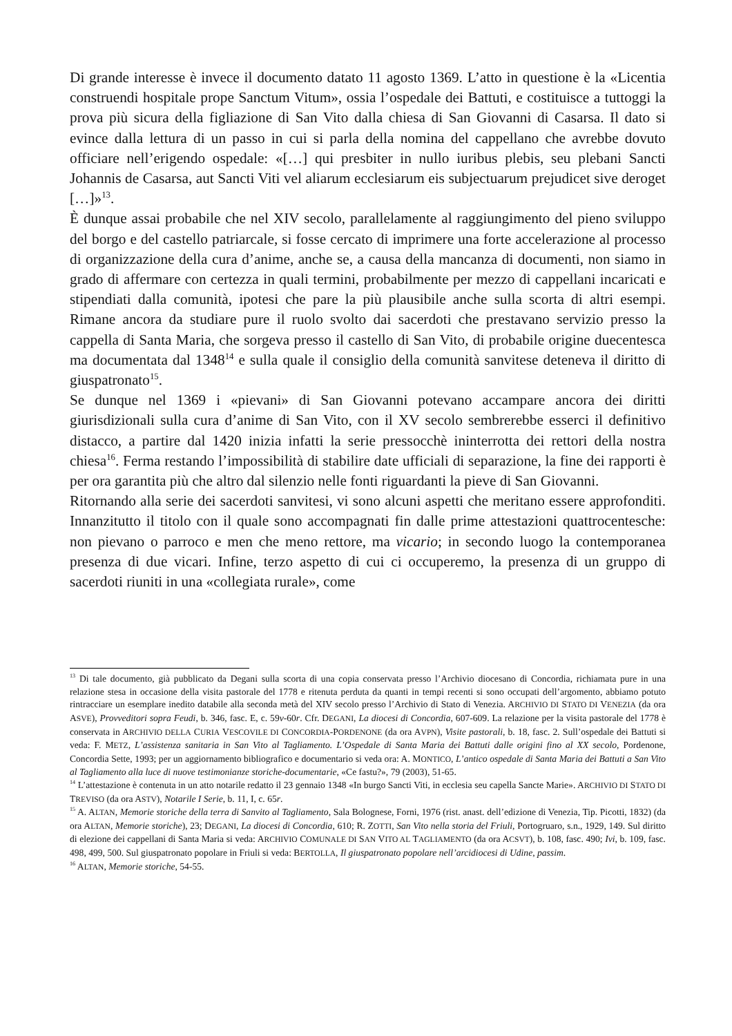Di grande interesse è invece il documento datato 11 agosto 1369. L’atto in questione è la «Licentia construendi hospitale prope Sanctum Vitum», ossia l’ospedale dei Battuti, e costituisce a tuttoggi la prova più sicura della figliazione di San Vito dalla chiesa di San Giovanni di Casarsa. Il dato si evince dalla lettura di un passo in cui si parla della nomina del cappellano che avrebbe dovuto officiare nell’erigendo ospedale: «[…] qui presbiter in nullo iuribus plebis, seu plebani Sancti Johannis de Casarsa, aut Sancti Viti vel aliarum ecclesiarum eis subjectuarum prejudicet sive deroget […]»<sup>13</sup>.
È dunque assai probabile che nel XIV secolo, parallelamente al raggiungimento del pieno sviluppo del borgo e del castello patriarcale, si fosse cercato di imprimere una forte accelerazione al processo di organizzazione della cura d’anime, anche se, a causa della mancanza di documenti, non siamo in grado di affermare con certezza in quali termini, probabilmente per mezzo di cappellani incaricati e stipendiati dalla comunità, ipotesi che pare la più plausibile anche sulla scorta di altri esempi. Rimane ancora da studiare pure il ruolo svolto dai sacerdoti che prestavano servizio presso la cappella di Santa Maria, che sorgeva presso il castello di San Vito, di probabile origine duecentesca ma documentata dal 1348<sup>14</sup> e sulla quale il consiglio della comunità sanvitese deteneva il diritto di giuspatronato<sup>15</sup>.
Se dunque nel 1369 i «pievani» di San Giovanni potevano accampare ancora dei diritti giurisdizionali sulla cura d’anime di San Vito, con il XV secolo sembrerebbe esserci il definitivo distacco, a partire dal 1420 inizia infatti la serie pressocchè ininterrotta dei rettori della nostra chiesa<sup>16</sup>. Ferma restando l’impossibilità di stabilire date ufficiali di separazione, la fine dei rapporti è per ora garantita più che altro dal silenzio nelle fonti riguardanti la pieve di San Giovanni.
Ritornando alla serie dei sacerdoti sanvitesi, vi sono alcuni aspetti che meritano essere approfonditi. Innanzitutto il titolo con il quale sono accompagnati fin dalle prime attestazioni quattrocentesche: non pievano o parroco e men che meno rettore, ma vicario; in secondo luogo la contemporanea presenza di due vicari. Infine, terzo aspetto di cui ci occuperemo, la presenza di un gruppo di sacerdoti riuniti in una «collegiata rurale», come
<sup>13</sup> Di tale documento, già pubblicato da Degani sulla scorta di una copia conservata presso l’Archivio diocesano di Concordia, richiamata pure in una relazione stesa in occasione della visita pastorale del 1778 e ritenuta perduta da quanti in tempi recenti si sono occupati dell’argomento, abbiamo potuto rintracciare un esemplare inedito databile alla seconda metà del XIV secolo presso l’Archivio di Stato di Venezia. ARCHIVIO DI STATO DI VENEZIA (da ora ASVE), Provveditori sopra Feudi, b. 346, fasc. E, c. 59v-60r. Cfr. DEGANI, La diocesi di Concordia, 607-609. La relazione per la visita pastorale del 1778 è conservata in ARCHIVIO DELLA CURIA VESCOVILE DI CONCORDIA-PORDENONE (da ora AVPN), Visite pastorali, b. 18, fasc. 2. Sull’ospedale dei Battuti si veda: F. METZ, L’assistenza sanitaria in San Vito al Tagliamento. L’Ospedale di Santa Maria dei Battuti dalle origini fino al XX secolo, Pordenone, Concordia Sette, 1993; per un aggiornamento bibliografico e documentario si veda ora: A. MONTICO, L’antico ospedale di Santa Maria dei Battuti a San Vito al Tagliamento alla luce di nuove testimonianze storiche-documentarie, «Ce fastu?», 79 (2003), 51-65.
<sup>14</sup> L’attestazione è contenuta in un atto notarile redatto il 23 gennaio 1348 «In burgo Sancti Viti, in ecclesia seu capella Sancte Marie». ARCHIVIO DI STATO DI TREVISO (da ora ASTV), Notarile I Serie, b. 11, I, c. 65r.
<sup>15</sup> A. ALTAN, Memorie storiche della terra di Sanvito al Tagliamento, Sala Bolognese, Forni, 1976 (rist. anast. dell’edizione di Venezia, Tip. Picotti, 1832) (da ora ALTAN, Memorie storiche), 23; DEGANI, La diocesi di Concordia, 610; R. ZOTTI, San Vito nella storia del Friuli, Portogruaro, s.n., 1929, 149. Sul diritto di elezione dei cappellani di Santa Maria si veda: ARCHIVIO COMUNALE DI SAN VITO AL TAGLIAMENTO (da ora ACSVT), b. 108, fasc. 490; Ivi, b. 109, fasc. 498, 499, 500. Sul giuspatronato popolare in Friuli si veda: BERTOLLA, Il giuspatronato popolare nell’arcidiocesi di Udine, passim.
<sup>16</sup> ALTAN, Memorie storiche, 54-55.